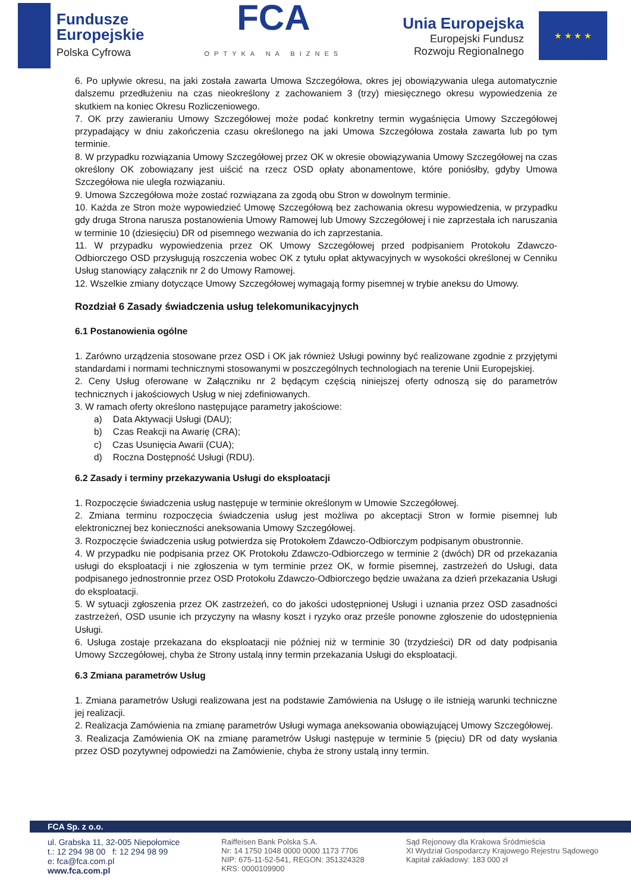Fundusze
Europejskie
Polska Cyfrowa
FCA
OPTYKA NA BIZNES
Unia Europejska
Europejski Fundusz
Rozwoju Regionalnego
★ ★ ★ ★
6. Po upływie okresu, na jaki została zawarta Umowa Szczegółowa, okres jej obowiązywania ulega automatycznie dalszemu przedłużeniu na czas nieokreślony z zachowaniem 3 (trzy) miesięcznego okresu wypowiedzenia ze skutkiem na koniec Okresu Rozliczeniowego.
7. OK przy zawieraniu Umowy Szczegółowej może podać konkretny termin wygaśnięcia Umowy Szczegółowej przypadający w dniu zakończenia czasu określonego na jaki Umowa Szczegółowa została zawarta lub po tym terminie.
8. W przypadku rozwiązania Umowy Szczegółowej przez OK w okresie obowiązywania Umowy Szczegółowej na czas określony OK zobowiązany jest uiścić na rzecz OSD opłaty abonamentowe, które poniósłby, gdyby Umowa Szczegółowa nie uległa rozwiązaniu.
9. Umowa Szczegółowa może zostać rozwiązana za zgodą obu Stron w dowolnym terminie.
10. Każda ze Stron może wypowiedzieć Umowę Szczegółową bez zachowania okresu wypowiedzenia, w przypadku gdy druga Strona narusza postanowienia Umowy Ramowej lub Umowy Szczegółowej i nie zaprzestała ich naruszania w terminie 10 (dziesięciu) DR od pisemnego wezwania do ich zaprzestania.
11. W przypadku wypowiedzenia przez OK Umowy Szczegółowej przed podpisaniem Protokołu Zdawczo-Odbiorczego OSD przysługują roszczenia wobec OK z tytułu opłat aktywacyjnych w wysokości określonej w Cenniku Usług stanowiący załącznik nr 2 do Umowy Ramowej.
12. Wszelkie zmiany dotyczące Umowy Szczegółowej wymagają formy pisemnej w trybie aneksu do Umowy.
Rozdział 6 Zasady świadczenia usług telekomunikacyjnych
6.1 Postanowienia ogólne
1. Zarówno urządzenia stosowane przez OSD i OK jak również Usługi powinny być realizowane zgodnie z przyjętymi standardami i normami technicznymi stosowanymi w poszczególnych technologiach na terenie Unii Europejskiej.
2. Ceny Usług oferowane w Załączniku nr 2 będącym częścią niniejszej oferty odnoszą się do parametrów technicznych i jakościowych Usług w niej zdefiniowanych.
3. W ramach oferty określono następujące parametry jakościowe:
a) Data Aktywacji Usługi (DAU);
b) Czas Reakcji na Awarię (CRA);
c) Czas Usunięcia Awarii (CUA);
d) Roczna Dostępność Usługi (RDU).
6.2 Zasady i terminy przekazywania Usługi do eksploatacji
1. Rozpoczęcie świadczenia usług następuje w terminie określonym w Umowie Szczegółowej.
2. Zmiana terminu rozpoczęcia świadczenia usług jest możliwa po akceptacji Stron w formie pisemnej lub elektronicznej bez konieczności aneksowania Umowy Szczegółowej.
3. Rozpoczęcie świadczenia usług potwierdza się Protokołem Zdawczo-Odbiorczym podpisanym obustronnie.
4. W przypadku nie podpisania przez OK Protokołu Zdawczo-Odbiorczego w terminie 2 (dwóch) DR od przekazania usługi do eksploatacji i nie zgłoszenia w tym terminie przez OK, w formie pisemnej, zastrzeżeń do Usługi, data podpisanego jednostronnie przez OSD Protokołu Zdawczo-Odbiorczego będzie uważana za dzień przekazania Usługi do eksploatacji.
5. W sytuacji zgłoszenia przez OK zastrzeżeń, co do jakości udostępnionej Usługi i uznania przez OSD zasadności zastrzeżeń, OSD usunie ich przyczyny na własny koszt i ryzyko oraz prześle ponowne zgłoszenie do udostępnienia Usługi.
6. Usługa zostaje przekazana do eksploatacji nie później niż w terminie 30 (trzydzieści) DR od daty podpisania Umowy Szczegółowej, chyba że Strony ustalą inny termin przekazania Usługi do eksploatacji.
6.3 Zmiana parametrów Usług
1. Zmiana parametrów Usługi realizowana jest na podstawie Zamówienia na Usługę o ile istnieją warunki techniczne jej realizacji.
2. Realizacja Zamówienia na zmianę parametrów Usługi wymaga aneksowania obowiązującej Umowy Szczegółowej.
3. Realizacja Zamówienia OK na zmianę parametrów Usługi następuje w terminie 5 (pięciu) DR od daty wysłania przez OSD pozytywnej odpowiedzi na Zamówienie, chyba że strony ustalą inny termin.
FCA Sp. z o.o.
ul. Grabska 11, 32-005 Niepołomice
t.: 12 294 98 00 f: 12 294 98 99
e: fca@fca.com.pl
www.fca.com.pl
Raiffeisen Bank Polska S.A.
Nr: 14 1750 1048 0000 0000 1173 7706
NIP: 675-11-52-541, REGON: 351324328
KRS: 0000109900
Sąd Rejonowy dla Krakowa Śródmieścia
XI Wydział Gospodarczy Krajowego Rejestru Sądowego
Kapitał zakładowy: 183 000 zł